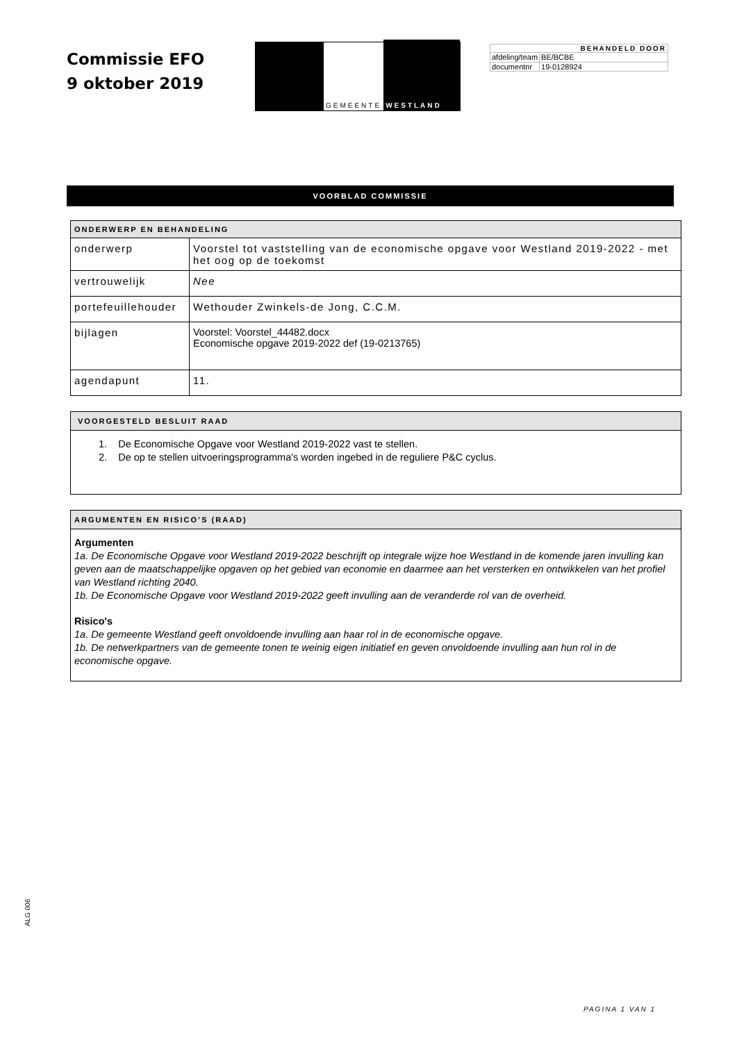Commissie EFO
9 oktober 2019
GEMEENTE WESTLAND
| BEHANDELD DOOR | |
| --- | --- |
| afdeling/team | BE/BCBE |
| documentnr | 19-0128924 |
VOORBLAD COMMISSIE
| ONDERWERP EN BEHANDELING | |
| onderwerp | Voorstel tot vaststelling van de economische opgave voor Westland 2019-2022 - met het oog op de toekomst |
| vertrouwelijk | Nee |
| portefeuillehouder | Wethouder Zwinkels-de Jong, C.C.M. |
| bijlagen | Voorstel: Voorstel_44482.docx Economische opgave 2019-2022 def (19-0213765) |
| agendapunt | 11. |
VOORGESTELD BESLUIT RAAD
1. De Economische Opgave voor Westland 2019-2022 vast te stellen.
2. De op te stellen uitvoeringsprogramma's worden ingebed in de reguliere P&C cyclus.
ARGUMENTEN EN RISICO’S (RAAD)
Argumenten
1a. De Economische Opgave voor Westland 2019-2022 beschrijft op integrale wijze hoe Westland in de komende jaren invulling kan geven aan de maatschappelijke opgaven op het gebied van economie en daarmee aan het versterken en ontwikkelen van het profiel van Westland richting 2040.
1b. De Economische Opgave voor Westland 2019-2022 geeft invulling aan de veranderde rol van de overheid.
Risico's
1a. De gemeente Westland geeft onvoldoende invulling aan haar rol in de economische opgave.
1b. De netwerkpartners van de gemeente tonen te weinig eigen initiatief en geven onvoldoende invulling aan hun rol in de economische opgave.
ALG 006
PAGINA 1 VAN 1